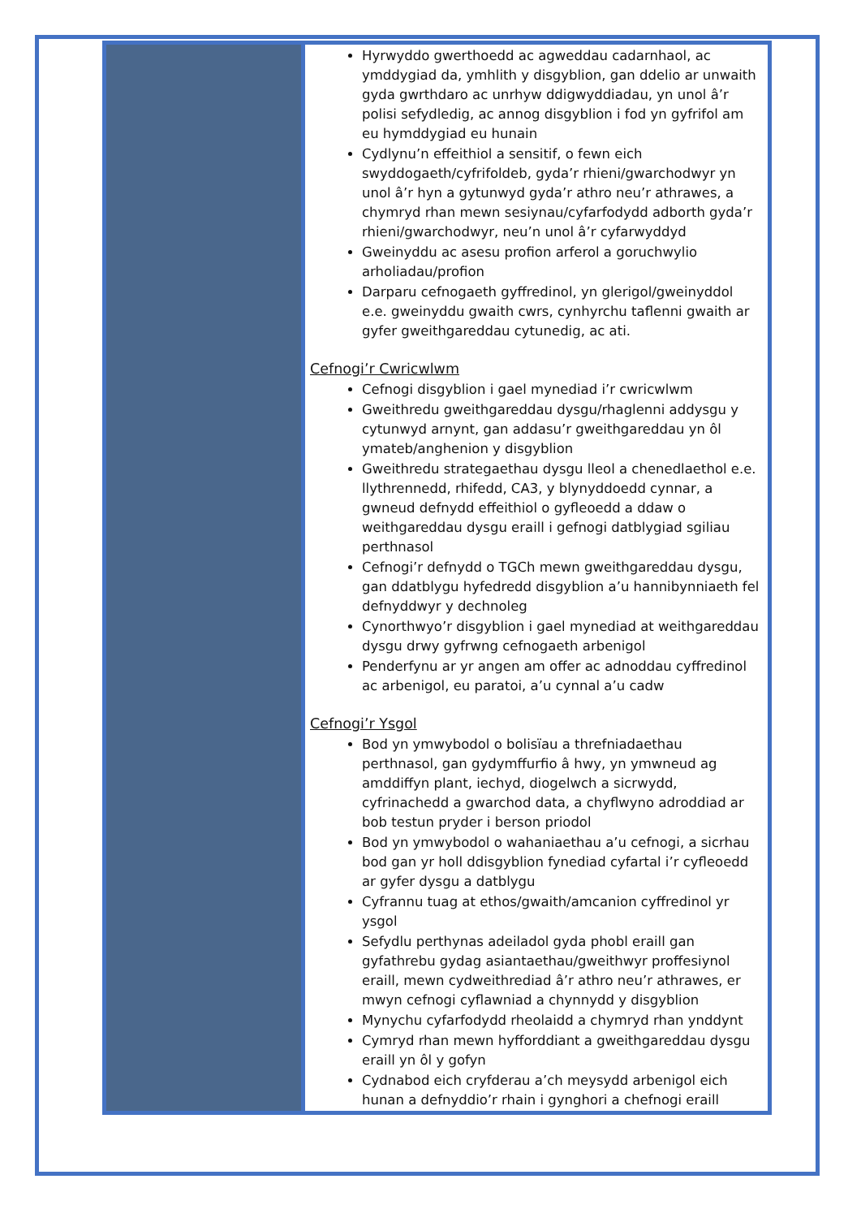| | Hyrwyddo gwerthoedd ac agweddau cadarnhaol, ac ymddygiad da, ymhlith y disgyblion, gan ddelio ar unwaith gyda gwrthdaro ac unrhyw ddigwyddiadau, yn unol â’r polisi sefydledig, ac annog disgyblion i fod yn gyfrifol am eu hymddygiad eu hunain Cydlynu’n effeithiol a sensitif, o fewn eich swyddogaeth/cyfrifoldeb, gyda’r rhieni/gwarchodwyr yn unol â’r hyn a gytunwyd gyda’r athro neu’r athrawes, a chymryd rhan mewn sesiynau/cyfarfodydd adborth gyda’r rhieni/gwarchodwyr, neu’n unol â’r cyfarwyddyd Gweinyddu ac asesu profion arferol a goruchwylio arholiadau/profion Darparu cefnogaeth gyffredinol, yn glerigol/gweinyddol e.e. gweinyddu gwaith cwrs, cynhyrchu taflenni gwaith ar gyfer gweithgareddau cytunedig, ac ati. Cefnogi’r Cwricwlwm Cefnogi disgyblion i gael mynediad i’r cwricwlwm Gweithredu gweithgareddau dysgu/rhaglenni addysgu y cytunwyd arnynt, gan addasu’r gweithgareddau yn ôl ymateb/anghenion y disgyblion Gweithredu strategaethau dysgu lleol a chenedlaethol e.e. llythrennedd, rhifedd, CA3, y blynyddoedd cynnar, a gwneud defnydd effeithiol o gyfleoedd a ddaw o weithgareddau dysgu eraill i gefnogi datblygiad sgiliau perthnasol Cefnogi’r defnydd o TGCh mewn gweithgareddau dysgu, gan ddatblygu hyfedredd disgyblion a’u hannibynniaeth fel defnyddwyr y dechnoleg Cynorthwyo’r disgyblion i gael mynediad at weithgareddau dysgu drwy gyfrwng cefnogaeth arbenigol Penderfynu ar yr angen am offer ac adnoddau cyffredinol ac arbenigol, eu paratoi, a’u cynnal a’u cadw Cefnogi’r Ysgol Bod yn ymwybodol o bolisïau a threfniadaethau perthnasol, gan gydymffurfio â hwy, yn ymwneud ag amddiffyn plant, iechyd, diogelwch a sicrwydd, cyfrinachedd a gwarchod data, a chyflwyno adroddiad ar bob testun pryder i berson priodol Bod yn ymwybodol o wahaniaethau a’u cefnogi, a sicrhau bod gan yr holl ddisgyblion fynediad cyfartal i’r cyfleoedd ar gyfer dysgu a datblygu Cyfrannu tuag at ethos/gwaith/amcanion cyffredinol yr ysgol Sefydlu perthynas adeiladol gyda phobl eraill gan gyfathrebu gydag asiantaethau/gweithwyr proffesiynol eraill, mewn cydweithrediad â’r athro neu’r athrawes, er mwyn cefnogi cyflawniad a chynnydd y disgyblion Mynychu cyfarfodydd rheolaidd a chymryd rhan ynddynt Cymryd rhan mewn hyfforddiant a gweithgareddau dysgu eraill yn ôl y gofyn Cydnabod eich cryfderau a’ch meysydd arbenigol eich hunan a defnyddio’r rhain i gynghori a chefnogi eraill |